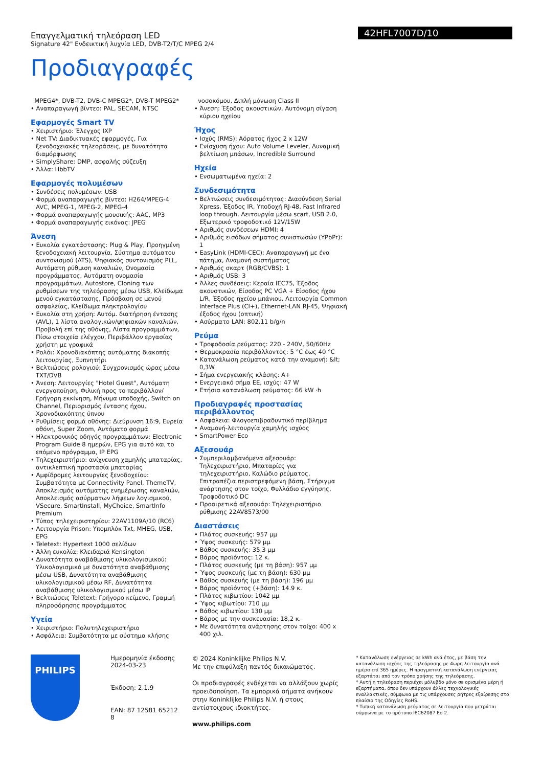Επαγγελματική τηλεόραση LED
Signature 42" Ενδεικτική λυχνία LED, DVB-T2/T/C MPEG 2/4
Προδιαγραφές
42HFL7007D/10
MPEG4*, DVB-T2, DVB-C MPEG2*, DVB-T MPEG2*
• Αναπαραγωγή βίντεο: PAL, SECAM, NTSC
Εφαρμογές Smart TV
• Χειριστήριο: Έλεγχος IXP
• Net TV: Διαδικτυακές εφαρμογές, Για ξενοδοχειακές τηλεοράσεις, με δυνατότητα διαμόρφωσης
• SimplyShare: DMP, ασφαλής σύζευξη
• Άλλα: HbbTV
Εφαρμογές πολυμέσων
• Συνδέσεις πολυμέσων: USB
• Φορμά αναπαραγωγής βίντεο: H264/MPEG-4 AVC, MPEG-1, MPEG-2, MPEG-4
• Φορμά αναπαραγωγής μουσικής: AAC, MP3
• Φορμά αναπαραγωγής εικόνας: JPEG
Άνεση
• Ευκολία εγκατάστασης: Plug & Play, Προηγμένη ξενοδοχειακή λειτουργία, Σύστημα αυτόματου συντονισμού (ATS), Ψηφιακός συντονισμός PLL, Αυτόματη ρύθμιση καναλιών, Ονομασία προγράμματος, Αυτόματη ονομασία προγραμμάτων, Autostore, Cloning των ρυθμίσεων της τηλεόρασης μέσω USB, Κλείδωμα μενού εγκατάστασης, Πρόσβαση σε μενού ασφαλείας, Κλείδωμα πληκτρολογίου
• Ευκολία στη χρήση: Αυτόμ. διατήρηση έντασης (AVL), 1 λίστα αναλογικών/ψηφιακών καναλιών, Προβολή επί της οθόνης, Λίστα προγραμμάτων, Πίσω στοιχεία ελέγχου, Περιβάλλον εργασίας χρήστη με γραφικά
• Ρολόι: Χρονοδιακόπτης αυτόματης διακοπής λειτουργίας, Ξυπνητήρι
• Βελτιώσεις ρολογιού: Συγχρονισμός ώρας μέσω TXT/DVB
• Άνεση: Λειτουργίες "Hotel Guest", Αυτόματη ενεργοποίηση, Φιλική προς το περιβάλλον/Γρήγορη εκκίνηση, Μήνυμα υποδοχής, Switch on Channel, Περιορισμός έντασης ήχου, Χρονοδιακόπτης ύπνου
• Ρυθμίσεις φορμά οθόνης: Διεύρυνση 16:9, Ευρεία οθόνη, Super Zoom, Αυτόματο φορμά
• Ηλεκτρονικός οδηγός προγραμμάτων: Electronic Program Guide 8 ημερών, EPG για αυτό και το επόμενο πρόγραμμα, IP EPG
• Τηλεχειριστήριο: ανίχνευση χαμηλής μπαταρίας, αντικλεπτική προστασία μπαταρίας
• Αμφίδρομες λειτουργίες ξενοδοχείου: Συμβατότητα με Connectivity Panel, ThemeTV, Αποκλεισμός αυτόματης ενημέρωσης καναλιών, Αποκλεισμός ασύρματων λήψεων λογισμικού, VSecure, SmartInstall, MyChoice, SmartInfo Premium
• Τύπος τηλεχειριστηρίου: 22AV1109A/10 (RC6)
• Λειτουργία Prison: Υπομπλόκ Txt, MHEG, USB, EPG
• Teletext: Hypertext 1000 σελίδων
• Άλλη ευκολία: Κλειδαριά Kensington
• Δυνατότητα αναβάθμισης υλικολογισμικού: Υλικολογισμικό με δυνατότητα αναβάθμισης μέσω USB, Δυνατότητα αναβάθμισης υλικολογισμικού μέσω RF, Δυνατότητα αναβάθμισης υλικολογισμικού μέσω IP
• Βελτιώσεις Teletext: Γρήγορο κείμενο, Γραμμή πληροφόρησης προγράμματος
Υγεία
• Χειριστήριο: Πολυτηλεχειριστήριο
• Ασφάλεια: Συμβατότητα με σύστημα κλήσης
νοσοκόμου, Διπλή μόνωση Class II
• Άνεση: Έξοδος ακουστικών, Αυτόνομη σίγαση κύριου ηχείου
Ήχος
• Ισχύς (RMS): Αόρατος ήχος 2 x 12W
• Ενίσχυση ήχου: Auto Volume Leveler, Δυναμική βελτίωση μπάσων, Incredible Surround
Ηχεία
• Ενσωματωμένα ηχεία: 2
Συνδεσιμότητα
• Βελτιώσεις συνδεσιμότητας: Διασύνδεση Serial Xpress, Έξοδος IR, Υποδοχή RJ-48, Fast Infrared loop through, Λειτουργία μέσω scart, USB 2.0, Εξωτερικό τροφοδοτικό 12V/15W
• Αριθμός συνδέσεων HDMI: 4
• Αριθμός εισόδων σήματος συνιστωσών (YPbPr): 1
• EasyLink (HDMI-CEC): Αναπαραγωγή με ένα πάτημα, Αναμονή συστήματος
• Αριθμός σκαρτ (RGB/CVBS): 1
• Αριθμός USB: 3
• Άλλες συνδέσεις: Κεραία IEC75, Έξοδος ακουστικών, Είσοδος PC VGA + Είσοδος ήχου L/R, Έξοδος ηχείου μπάνιου, Λειτουργία Common Interface Plus (CI+), Ethernet-LAN RJ-45, Ψηφιακή έξοδος ήχου (οπτική)
• Ασύρματο LAN: 802.11 b/g/n
Ρεύμα
• Τροφοδοσία ρεύματος: 220 - 240V, 50/60Hz
• Θερμοκρασία περιβάλλοντος: 5 °C έως 40 °C
• Κατανάλωση ρεύματος κατά την αναμονή: &lt; 0,3W
• Σήμα ενεργειακής κλάσης: A+
• Ενεργειακό σήμα ΕΕ, ισχύς: 47 W
• Ετήσια κατανάλωση ρεύματος: 66 kW ·h
Προδιαγραφές προστασίας περιβάλλοντος
• Ασφάλεια: Φλογοεπιβραδυντικό περίβλημα
• Αναμονή-λειτουργία χαμηλής ισχύος
• SmartPower Eco
Αξεσουάρ
• Συμπεριλαμβανόμενα αξεσουάρ: Τηλεχειριστήριο, Μπαταρίες για τηλεχειριστήριο, Καλώδιο ρεύματος, Επιτραπέζια περιστρεφόμενη βάση, Στήριγμα ανάρτησης στον τοίχο, Φυλλάδιο εγγύησης, Τροφοδοτικό DC
• Προαιρετικά αξεσουάρ: Τηλεχειριστήριο ρύθμισης 22AV8573/00
Διαστάσεις
• Πλάτος συσκευής: 957 μμ
• Ύψος συσκευής: 579 μμ
• Βάθος συσκευής: 35,3 μμ
• Βάρος προϊόντος: 12 κ.
• Πλάτος συσκευής (με τη βάση): 957 μμ
• Ύψος συσκευής (με τη βάση): 630 μμ
• Βάθος συσκευής (με τη βάση): 196 μμ
• Βάρος προϊόντος (+βάση): 14.9 κ.
• Πλάτος κιβωτίου: 1042 μμ
• Ύψος κιβωτίου: 710 μμ
• Βάθος κιβωτίου: 130 μμ
• Βάρος με την συσκευασία: 18,2 κ.
• Με δυνατότητα ανάρτησης στον τοίχο: 400 x 400 χιλ.
PHILIPS
Ημερομηνία έκδοσης 2024-03-23
Έκδοση: 2.1.9
EAN: 87 12581 65212 8
© 2024 Koninklijke Philips N.V.
Με την επιφύλαξη παντός δικαιώματος.
Οι προδιαγραφές ενδέχεται να αλλάξουν χωρίς προειδοποίηση. Τα εμπορικά σήματα ανήκουν στην Koninklijke Philips N.V. ή στους αντίστοιχους ιδιοκτήτες.
www.philips.com
* Κατανάλωση ενέργειας σε kWh ανά έτος, με βάση την κατανάλωση ισχύος της τηλεόρασης με 4ωρη λειτουργία ανά ημέρα επί 365 ημέρες. Η πραγματική κατανάλωση ενέργειας εξαρτάται από τον τρόπο χρήσης της τηλεόρασης.
* Αυτή η τηλεόραση περιέχει μόλυβδο μόνο σε ορισμένα μέρη ή εξαρτήματα, όπου δεν υπάρχουν άλλες τεχνολογικές εναλλακτικές, σύμφωνα με τις υπάρχουσες ρήτρες εξαίρεσης στο πλαίσιο της Οδηγίες RoHS.
* Τυπική κατανάλωση ρεύματος σε λειτουργία που μετράται σύμφωνα με το πρότυπο IEC62087 Ed 2.